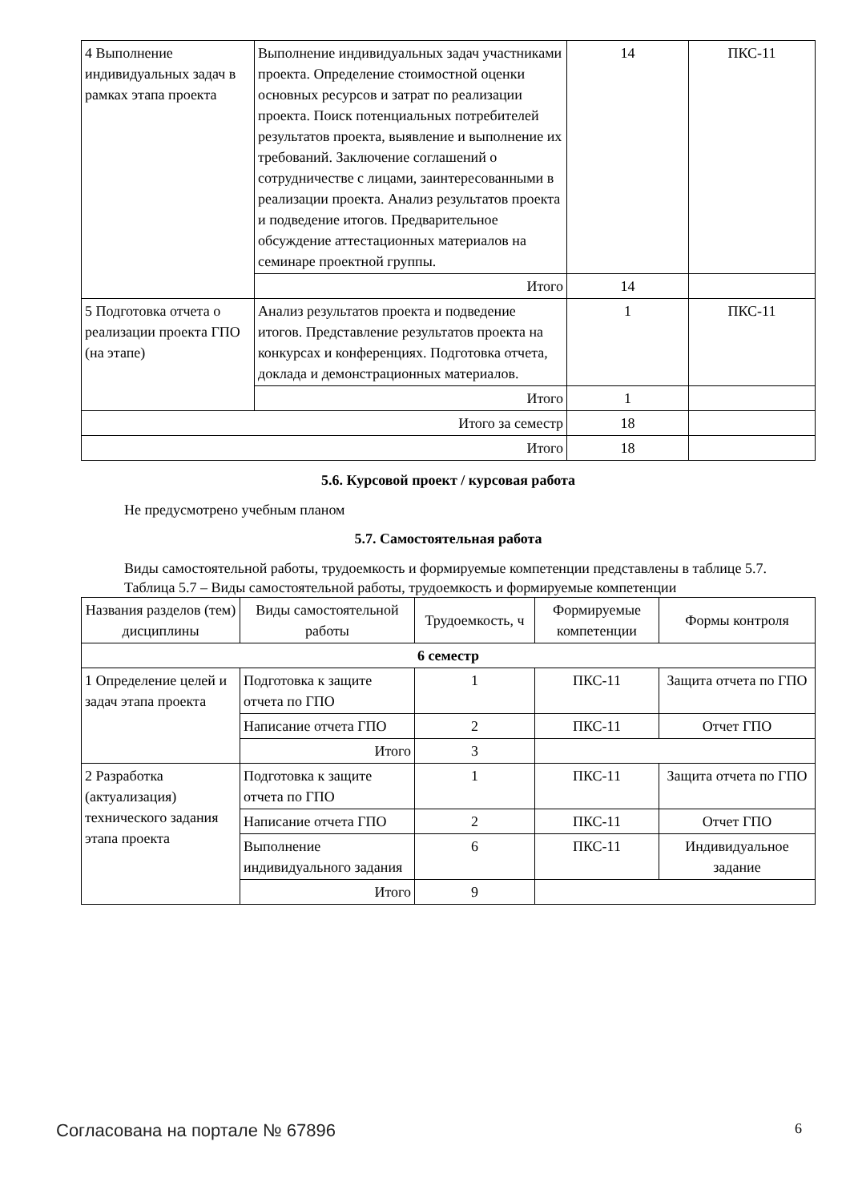| 4 Выполнение индивидуальных задач в рамках этапа проекта | Выполнение индивидуальных задач участниками проекта. Определение стоимостной оценки основных ресурсов и затрат по реализации проекта. Поиск потенциальных потребителей результатов проекта, выявление и выполнение их требований. Заключение соглашений о сотрудничестве с лицами, заинтересованными в реализации проекта. Анализ результатов проекта и подведение итогов. Предварительное обсуждение аттестационных материалов на семинаре проектной группы. | 14 | ПКС-11 |
| | Итого | 14 | |
| 5 Подготовка отчета о реализации проекта ГПО (на этапе) | Анализ результатов проекта и подведение итогов. Представление результатов проекта на конкурсах и конференциях. Подготовка отчета, доклада и демонстрационных материалов. | 1 | ПКС-11 |
| | Итого | 1 | |
| Итого за семестр | | 18 | |
| Итого | | 18 | |
5.6. Курсовой проект / курсовая работа
Не предусмотрено учебным планом
5.7. Самостоятельная работа
Виды самостоятельной работы, трудоемкость и формируемые компетенции представлены в таблице 5.7.
Таблица 5.7 – Виды самостоятельной работы, трудоемкость и формируемые компетенции
| Названия разделов (тем) дисциплины | Виды самостоятельной работы | Трудоемкость, ч | Формируемые компетенции | Формы контроля |
| --- | --- | --- | --- | --- |
| 6 семестр | | | | |
| 1 Определение целей и задач этапа проекта | Подготовка к защите отчета по ГПО | 1 | ПКС-11 | Защита отчета по ГПО |
| | Написание отчета ГПО | 2 | ПКС-11 | Отчет ГПО |
| | Итого | 3 | | |
| 2 Разработка (актуализация) технического задания этапа проекта | Подготовка к защите отчета по ГПО | 1 | ПКС-11 | Защита отчета по ГПО |
| | Написание отчета ГПО | 2 | ПКС-11 | Отчет ГПО |
| | Выполнение индивидуального задания | 6 | ПКС-11 | Индивидуальное задание |
| | Итого | 9 | | |
Согласована на портале № 67896 6